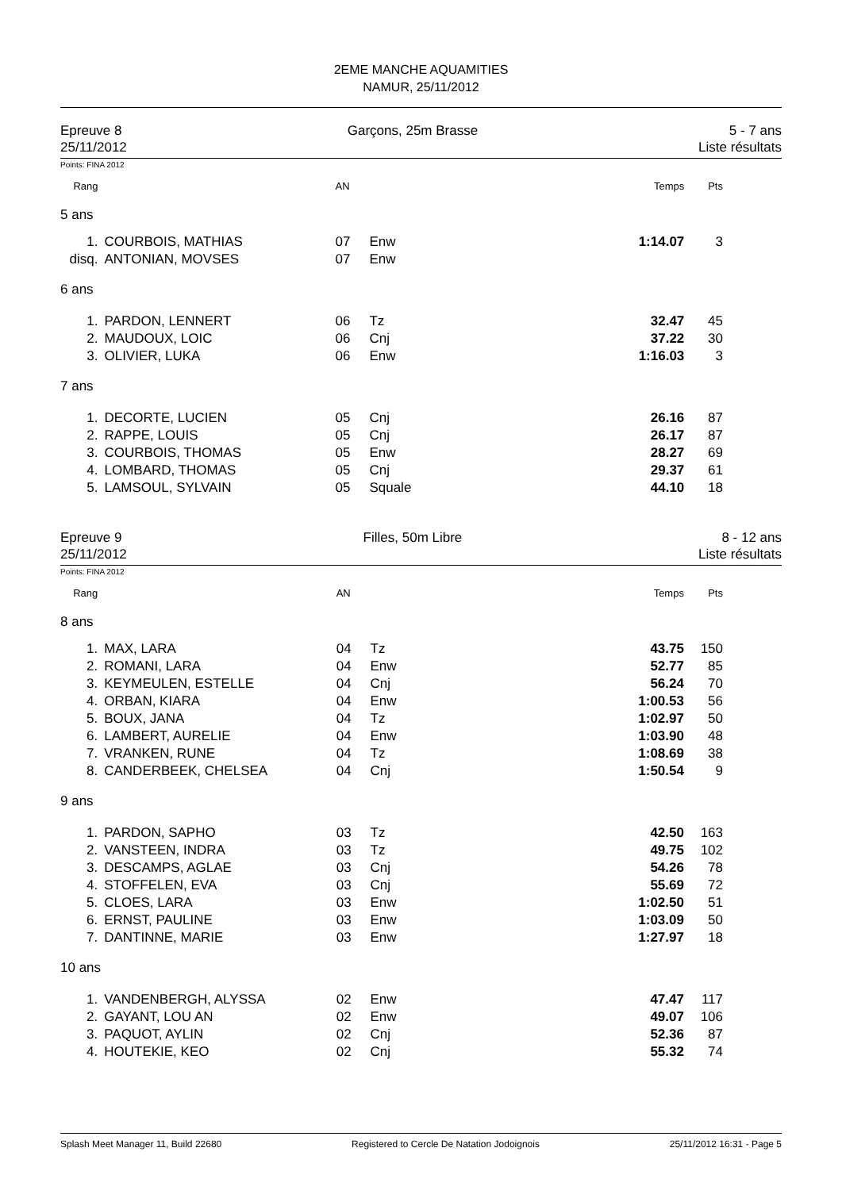2EME MANCHE AQUAMITIES
NAMUR, 25/11/2012
Epreuve 8
25/11/2012
Garçons, 25m Brasse 5 - 7 ans
Liste résultats
Points: FINA 2012
| Rang | | AN | | Temps | Pts |
| 5 ans | | | | | |
| 1. | COURBOIS, MATHIAS | 07 | Enw | 1:14.07 | 3 |
| disq. | ANTONIAN, MOVSES | 07 | Enw | | |
| 6 ans | | | | | |
| 1. | PARDON, LENNERT | 06 | Tz | 32.47 | 45 |
| 2. | MAUDOUX, LOIC | 06 | Cnj | 37.22 | 30 |
| 3. | OLIVIER, LUKA | 06 | Enw | 1:16.03 | 3 |
| 7 ans | | | | | |
| 1. | DECORTE, LUCIEN | 05 | Cnj | 26.16 | 87 |
| 2. | RAPPE, LOUIS | 05 | Cnj | 26.17 | 87 |
| 3. | COURBOIS, THOMAS | 05 | Enw | 28.27 | 69 |
| 4. | LOMBARD, THOMAS | 05 | Cnj | 29.37 | 61 |
| 5. | LAMSOUL, SYLVAIN | 05 | Squale | 44.10 | 18 |
Epreuve 9
25/11/2012
Filles, 50m Libre 8 - 12 ans
Liste résultats
Points: FINA 2012
| Rang | | AN | | Temps | Pts |
| 8 ans | | | | | |
| 1. | MAX, LARA | 04 | Tz | 43.75 | 150 |
| 2. | ROMANI, LARA | 04 | Enw | 52.77 | 85 |
| 3. | KEYMEULEN, ESTELLE | 04 | Cnj | 56.24 | 70 |
| 4. | ORBAN, KIARA | 04 | Enw | 1:00.53 | 56 |
| 5. | BOUX, JANA | 04 | Tz | 1:02.97 | 50 |
| 6. | LAMBERT, AURELIE | 04 | Enw | 1:03.90 | 48 |
| 7. | VRANKEN, RUNE | 04 | Tz | 1:08.69 | 38 |
| 8. | CANDERBEEK, CHELSEA | 04 | Cnj | 1:50.54 | 9 |
| 9 ans | | | | | |
| 1. | PARDON, SAPHO | 03 | Tz | 42.50 | 163 |
| 2. | VANSTEEN, INDRA | 03 | Tz | 49.75 | 102 |
| 3. | DESCAMPS, AGLAE | 03 | Cnj | 54.26 | 78 |
| 4. | STOFFELEN, EVA | 03 | Cnj | 55.69 | 72 |
| 5. | CLOES, LARA | 03 | Enw | 1:02.50 | 51 |
| 6. | ERNST, PAULINE | 03 | Enw | 1:03.09 | 50 |
| 7. | DANTINNE, MARIE | 03 | Enw | 1:27.97 | 18 |
| 10 ans | | | | | |
| 1. | VANDENBERGH, ALYSSA | 02 | Enw | 47.47 | 117 |
| 2. | GAYANT, LOU AN | 02 | Enw | 49.07 | 106 |
| 3. | PAQUOT, AYLIN | 02 | Cnj | 52.36 | 87 |
| 4. | HOUTEKIE, KEO | 02 | Cnj | 55.32 | 74 |
Splash Meet Manager 11, Build 22680 Registered to Cercle De Natation Jodoignois 25/11/2012 16:31 - Page 5